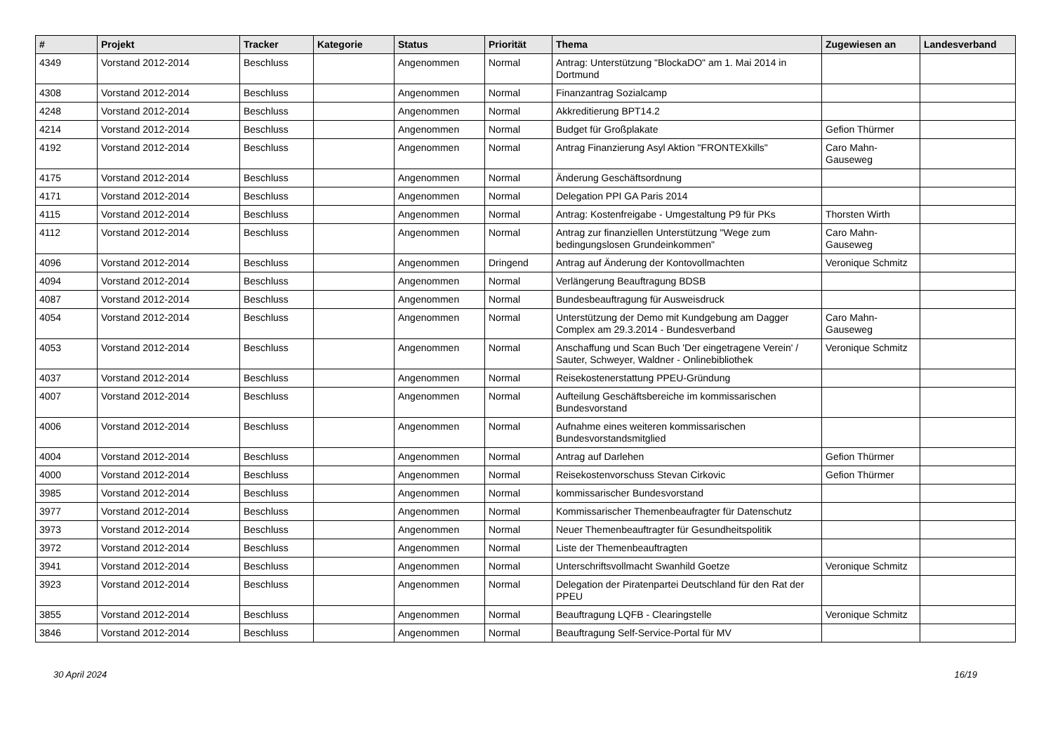| # | Projekt | Tracker | Kategorie | Status | Priorität | Thema | Zugewiesen an | Landesverband |
| --- | --- | --- | --- | --- | --- | --- | --- | --- |
| 4349 | Vorstand 2012-2014 | Beschluss | | Angenommen | Normal | Antrag: Unterstützung "BlockaDO" am 1. Mai 2014 in Dortmund | | |
| 4308 | Vorstand 2012-2014 | Beschluss | | Angenommen | Normal | Finanzantrag Sozialcamp | | |
| 4248 | Vorstand 2012-2014 | Beschluss | | Angenommen | Normal | Akkreditierung BPT14.2 | | |
| 4214 | Vorstand 2012-2014 | Beschluss | | Angenommen | Normal | Budget für Großplakate | Gefion Thürmer | |
| 4192 | Vorstand 2012-2014 | Beschluss | | Angenommen | Normal | Antrag Finanzierung Asyl Aktion "FRONTEXkills" | Caro Mahn-Gauseweg | |
| 4175 | Vorstand 2012-2014 | Beschluss | | Angenommen | Normal | Änderung Geschäftsordnung | | |
| 4171 | Vorstand 2012-2014 | Beschluss | | Angenommen | Normal | Delegation PPI GA Paris 2014 | | |
| 4115 | Vorstand 2012-2014 | Beschluss | | Angenommen | Normal | Antrag: Kostenfreigabe - Umgestaltung P9 für PKs | Thorsten Wirth | |
| 4112 | Vorstand 2012-2014 | Beschluss | | Angenommen | Normal | Antrag zur finanziellen Unterstützung "Wege zum bedingungslosen Grundeinkommen" | Caro Mahn-Gauseweg | |
| 4096 | Vorstand 2012-2014 | Beschluss | | Angenommen | Dringend | Antrag auf Änderung der Kontovollmachten | Veronique Schmitz | |
| 4094 | Vorstand 2012-2014 | Beschluss | | Angenommen | Normal | Verlängerung Beauftragung BDSB | | |
| 4087 | Vorstand 2012-2014 | Beschluss | | Angenommen | Normal | Bundesbeauftragung für Ausweisdruck | | |
| 4054 | Vorstand 2012-2014 | Beschluss | | Angenommen | Normal | Unterstützung der Demo mit Kundgebung am Dagger Complex am 29.3.2014 - Bundesverband | Caro Mahn-Gauseweg | |
| 4053 | Vorstand 2012-2014 | Beschluss | | Angenommen | Normal | Anschaffung und Scan Buch 'Der eingetragene Verein' / Sauter, Schweyer, Waldner - Onlinebibliothek | Veronique Schmitz | |
| 4037 | Vorstand 2012-2014 | Beschluss | | Angenommen | Normal | Reisekostenerstattung PPEU-Gründung | | |
| 4007 | Vorstand 2012-2014 | Beschluss | | Angenommen | Normal | Aufteilung Geschäftsbereiche im kommissarischen Bundesvorstand | | |
| 4006 | Vorstand 2012-2014 | Beschluss | | Angenommen | Normal | Aufnahme eines weiteren kommissarischen Bundesvorstandsmitglied | | |
| 4004 | Vorstand 2012-2014 | Beschluss | | Angenommen | Normal | Antrag auf Darlehen | Gefion Thürmer | |
| 4000 | Vorstand 2012-2014 | Beschluss | | Angenommen | Normal | Reisekostenvorschuss Stevan Cirkovic | Gefion Thürmer | |
| 3985 | Vorstand 2012-2014 | Beschluss | | Angenommen | Normal | kommissarischer Bundesvorstand | | |
| 3977 | Vorstand 2012-2014 | Beschluss | | Angenommen | Normal | Kommissarischer Themenbeaufragter für Datenschutz | | |
| 3973 | Vorstand 2012-2014 | Beschluss | | Angenommen | Normal | Neuer Themenbeauftragter für Gesundheitspolitik | | |
| 3972 | Vorstand 2012-2014 | Beschluss | | Angenommen | Normal | Liste der Themenbeauftragten | | |
| 3941 | Vorstand 2012-2014 | Beschluss | | Angenommen | Normal | Unterschriftsvollmacht Swanhild Goetze | Veronique Schmitz | |
| 3923 | Vorstand 2012-2014 | Beschluss | | Angenommen | Normal | Delegation der Piratenpartei Deutschland für den Rat der PPEU | | |
| 3855 | Vorstand 2012-2014 | Beschluss | | Angenommen | Normal | Beauftragung LQFB - Clearingstelle | Veronique Schmitz | |
| 3846 | Vorstand 2012-2014 | Beschluss | | Angenommen | Normal | Beauftragung Self-Service-Portal für MV | | |
30 April 2024 16/19